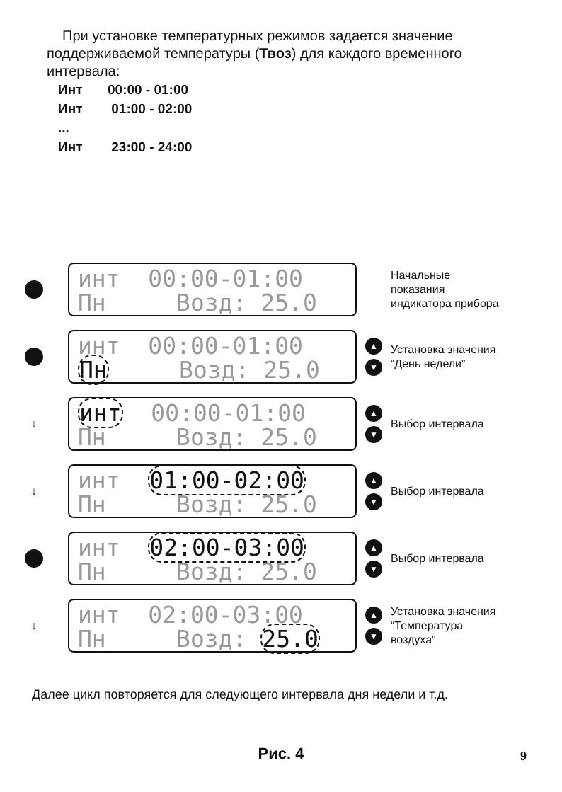При установке температурных режимов задается значение поддерживаемой температуры (Твоз) для каждого временного интервала:
Инт 00:00 - 01:00
Инт 01:00 - 02:00
...
Инт 23:00 - 24:00
инт 00:00-01:00 Пн Возд: 25.0
Начальные
показания
индикатора прибора
инт 00:00-01:00 Пн Возд: 25.0
▲
▼
Установка значения
“День недели”
↓
инт 00:00-01:00 Пн Возд: 25.0
▲
▼
Выбор интервала
↓
инт 01:00-02:00 Пн Возд: 25.0
▲
▼
Выбор интервала
инт 02:00-03:00 Пн Возд: 25.0
▲
▼
Выбор интервала
↓
инт 02:00-03:00 Пн Возд: 25.0
▲
▼
Установка значения
“Температура
воздуха”
Далее цикл повторяется для следующего интервала дня недели и т.д.
Рис. 4 9